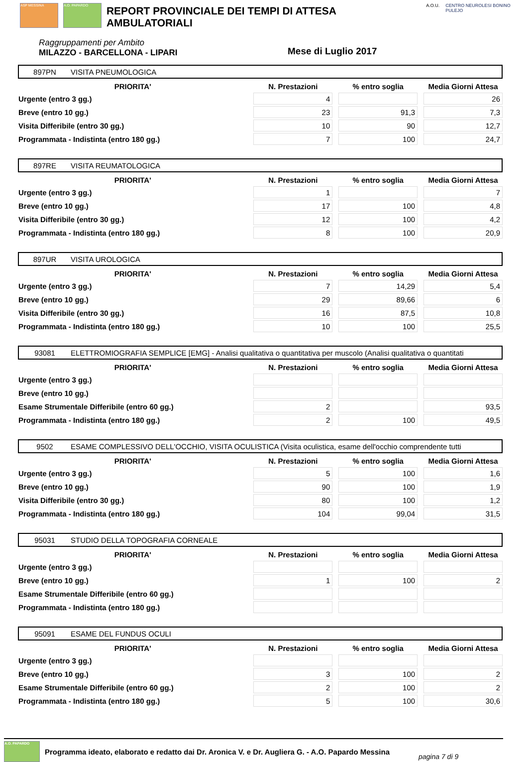ASP MESSINA A.O. PAPARDO
REPORT PROVINCIALE DEI TEMPI DI ATTESA AMBULATORIALI
A.O.U. CENTRO NEUROLESI BONINO PULEJO
Raggruppamenti per Ambito
MILAZZO - BARCELLONA - LIPARI
Mese di Luglio 2017
897PN VISITA PNEUMOLOGICA
| PRIORITA' | N. Prestazioni | % entro soglia | Media Giorni Attesa |
| --- | --- | --- | --- |
| Urgente (entro 3 gg.) | 4 | | 26 |
| Breve (entro 10 gg.) | 23 | 91,3 | 7,3 |
| Visita Differibile (entro 30 gg.) | 10 | 90 | 12,7 |
| Programmata - Indistinta (entro 180 gg.) | 7 | 100 | 24,7 |
897RE VISITA REUMATOLOGICA
| PRIORITA' | N. Prestazioni | % entro soglia | Media Giorni Attesa |
| --- | --- | --- | --- |
| Urgente (entro 3 gg.) | 1 | | 7 |
| Breve (entro 10 gg.) | 17 | 100 | 4,8 |
| Visita Differibile (entro 30 gg.) | 12 | 100 | 4,2 |
| Programmata - Indistinta (entro 180 gg.) | 8 | 100 | 20,9 |
897UR VISITA UROLOGICA
| PRIORITA' | N. Prestazioni | % entro soglia | Media Giorni Attesa |
| --- | --- | --- | --- |
| Urgente (entro 3 gg.) | 7 | 14,29 | 5,4 |
| Breve (entro 10 gg.) | 29 | 89,66 | 6 |
| Visita Differibile (entro 30 gg.) | 16 | 87,5 | 10,8 |
| Programmata - Indistinta (entro 180 gg.) | 10 | 100 | 25,5 |
93081 ELETTROMIOGRAFIA SEMPLICE [EMG] - Analisi qualitativa o quantitativa per muscolo (Analisi qualitativa o quantitati
| PRIORITA' | N. Prestazioni | % entro soglia | Media Giorni Attesa |
| --- | --- | --- | --- |
| Urgente (entro 3 gg.) | | | |
| Breve (entro 10 gg.) | | | |
| Esame Strumentale Differibile (entro 60 gg.) | 2 | | 93,5 |
| Programmata - Indistinta (entro 180 gg.) | 2 | 100 | 49,5 |
9502 ESAME COMPLESSIVO DELL'OCCHIO, VISITA OCULISTICA (Visita oculistica, esame dell'occhio comprendente tutti
| PRIORITA' | N. Prestazioni | % entro soglia | Media Giorni Attesa |
| --- | --- | --- | --- |
| Urgente (entro 3 gg.) | 5 | 100 | 1,6 |
| Breve (entro 10 gg.) | 90 | 100 | 1,9 |
| Visita Differibile (entro 30 gg.) | 80 | 100 | 1,2 |
| Programmata - Indistinta (entro 180 gg.) | 104 | 99,04 | 31,5 |
95031 STUDIO DELLA TOPOGRAFIA CORNEALE
| PRIORITA' | N. Prestazioni | % entro soglia | Media Giorni Attesa |
| --- | --- | --- | --- |
| Urgente (entro 3 gg.) | | | |
| Breve (entro 10 gg.) | 1 | 100 | 2 |
| Esame Strumentale Differibile (entro 60 gg.) | | | |
| Programmata - Indistinta (entro 180 gg.) | | | |
95091 ESAME DEL FUNDUS OCULI
| PRIORITA' | N. Prestazioni | % entro soglia | Media Giorni Attesa |
| --- | --- | --- | --- |
| Urgente (entro 3 gg.) | | | |
| Breve (entro 10 gg.) | 3 | 100 | 2 |
| Esame Strumentale Differibile (entro 60 gg.) | 2 | 100 | 2 |
| Programmata - Indistinta (entro 180 gg.) | 5 | 100 | 30,6 |
A.O. PAPARDO
Programma ideato, elaborato e redatto dai Dr. Aronica V. e Dr. Augliera G. - A.O. Papardo Messina pagina 7 di 9